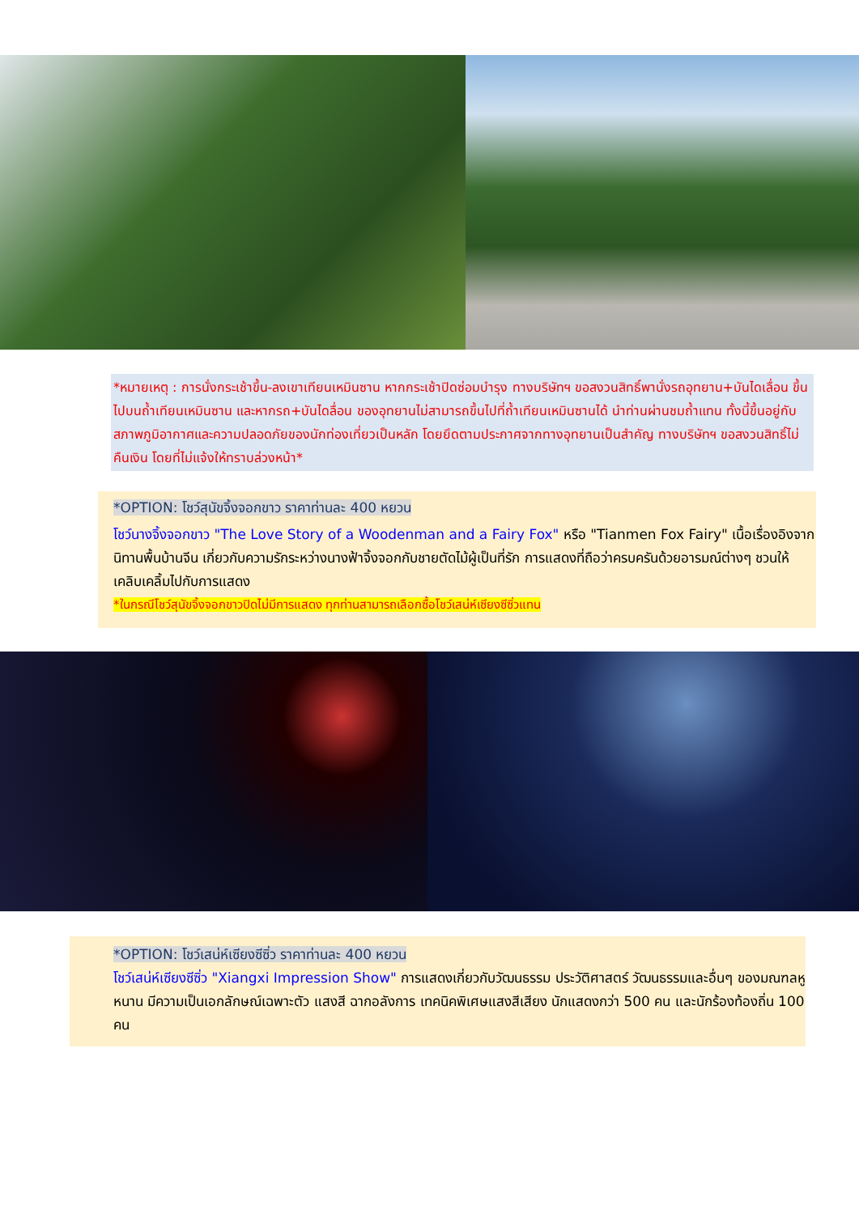*หมายเหตุ : การนั่งกระเช้าขึ้น-ลงเขาเทียนเหมินซาน หากกระเช้าปิดซ่อมบำรุง ทางบริษัทฯ ขอสงวนสิทธิ์พานั่งรถอุทยาน+บันไดเลื่อน ขึ้นไปบนถ้ำเทียนเหมินซาน และหากรถ+บันไดลื่อน ของอุทยานไม่สามารถขึ้นไปที่ถ้ำเทียนเหมินซานได้ นำท่านผ่านชมถ้ำแทน ทั้งนี้ขึ้นอยู่กับสภาพภูมิอากาศและความปลอดภัยของนักท่องเที่ยวเป็นหลัก โดยยึดตามประกาศจากทางอุทยานเป็นสำคัญ ทางบริษัทฯ ขอสงวนสิทธิ์ไม่คืนเงิน โดยที่ไม่แจ้งให้ทราบล่วงหน้า*
*OPTION: โชว์สุนัขจิ้งจอกขาว ราคาท่านละ 400 หยวน
โชว์นางจิ้งจอกขาว "The Love Story of a Woodenman and a Fairy Fox" หรือ "Tianmen Fox Fairy" เนื้อเรื่องอิงจากนิทานพื้นบ้านจีน เกี่ยวกับความรักระหว่างนางฟ้าจิ้งจอกกับชายตัดไม้ผู้เป็นที่รัก การแสดงที่ถือว่าครบครันด้วยอารมณ์ต่างๆ ชวนให้เคลิบเคลิ้มไปกับการแสดง
*ในกรณีโชว์สุนัขจิ้งจอกขาวปิดไม่มีการแสดง ทุกท่านสามารถเลือกซื้อโชว์เสน่ห์เซียงซีซิ่วแทน
*OPTION: โชว์เสน่ห์เซียงซีซิ่ว ราคาท่านละ 400 หยวน
โชว์เสน่ห์เซียงซีซิ่ว "Xiangxi Impression Show" การแสดงเกี่ยวกับวัฒนธรรม ประวัติศาสตร์ วัฒนธรรมและอื่นๆ ของมณฑลหูหนาน มีความเป็นเอกลักษณ์เฉพาะตัว แสงสี ฉากอลังการ เทคนิคพิเศษแสงสีเสียง นักแสดงกว่า 500 คน และนักร้องท้องถิ่น 100 คน